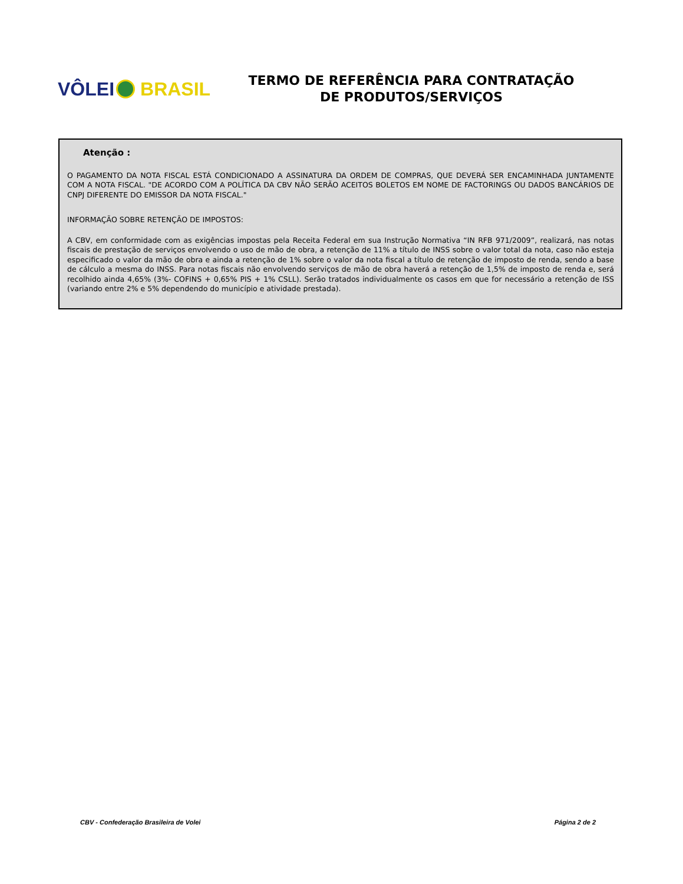VÔLEI BRASIL
TERMO DE REFERÊNCIA PARA CONTRATAÇÃO
DE PRODUTOS/SERVIÇOS
Atenção :
O PAGAMENTO DA NOTA FISCAL ESTÁ CONDICIONADO A ASSINATURA DA ORDEM DE COMPRAS, QUE DEVERÁ SER ENCAMINHADA JUNTAMENTE COM A NOTA FISCAL. "DE ACORDO COM A POLÍTICA DA CBV NÃO SERÃO ACEITOS BOLETOS EM NOME DE FACTORINGS OU DADOS BANCÁRIOS DE CNPJ DIFERENTE DO EMISSOR DA NOTA FISCAL."
INFORMAÇÃO SOBRE RETENÇÃO DE IMPOSTOS:
A CBV, em conformidade com as exigências impostas pela Receita Federal em sua Instrução Normativa “IN RFB 971/2009”, realizará, nas notas fiscais de prestação de serviços envolvendo o uso de mão de obra, a retenção de 11% a título de INSS sobre o valor total da nota, caso não esteja especificado o valor da mão de obra e ainda a retenção de 1% sobre o valor da nota fiscal a título de retenção de imposto de renda, sendo a base de cálculo a mesma do INSS. Para notas fiscais não envolvendo serviços de mão de obra haverá a retenção de 1,5% de imposto de renda e, será recolhido ainda 4,65% (3%- COFINS + 0,65% PIS + 1% CSLL). Serão tratados individualmente os casos em que for necessário a retenção de ISS (variando entre 2% e 5% dependendo do município e atividade prestada).
CBV - Confederação Brasileira de Volei Página 2 de 2